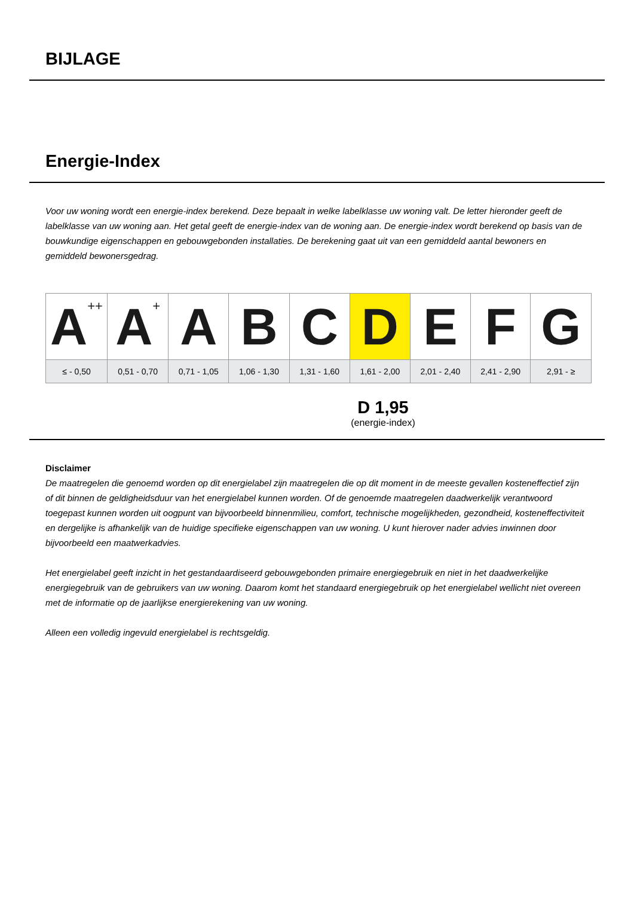BIJLAGE
Energie-Index
Voor uw woning wordt een energie-index berekend. Deze bepaalt in welke labelklasse uw woning valt. De letter hieronder geeft de labelklasse van uw woning aan. Het getal geeft de energie-index van de woning aan. De energie-index wordt berekend op basis van de bouwkundige eigenschappen en gebouwgebonden installaties. De berekening gaat uit van een gemiddeld aantal bewoners en gemiddeld bewonersgedrag.
| A<sup>++</sup> | A<sup>+</sup> | A | B | C | D | E | F | G |
| ≤ - 0,50 | 0,51 - 0,70 | 0,71 - 1,05 | 1,06 - 1,30 | 1,31 - 1,60 | 1,61 - 2,00 | 2,01 - 2,40 | 2,41 - 2,90 | 2,91 - ≥ |
D 1,95
(energie-index)
Disclaimer
De maatregelen die genoemd worden op dit energielabel zijn maatregelen die op dit moment in de meeste gevallen kosteneffectief zijn of dit binnen de geldigheidsduur van het energielabel kunnen worden. Of de genoemde maatregelen daadwerkelijk verantwoord toegepast kunnen worden uit oogpunt van bijvoorbeeld binnenmilieu, comfort, technische mogelijkheden, gezondheid, kosteneffectiviteit en dergelijke is afhankelijk van de huidige specifieke eigenschappen van uw woning. U kunt hierover nader advies inwinnen door bijvoorbeeld een maatwerkadvies.
Het energielabel geeft inzicht in het gestandaardiseerd gebouwgebonden primaire energiegebruik en niet in het daadwerkelijke energiegebruik van de gebruikers van uw woning. Daarom komt het standaard energiegebruik op het energielabel wellicht niet overeen met de informatie op de jaarlijkse energierekening van uw woning.
Alleen een volledig ingevuld energielabel is rechtsgeldig.